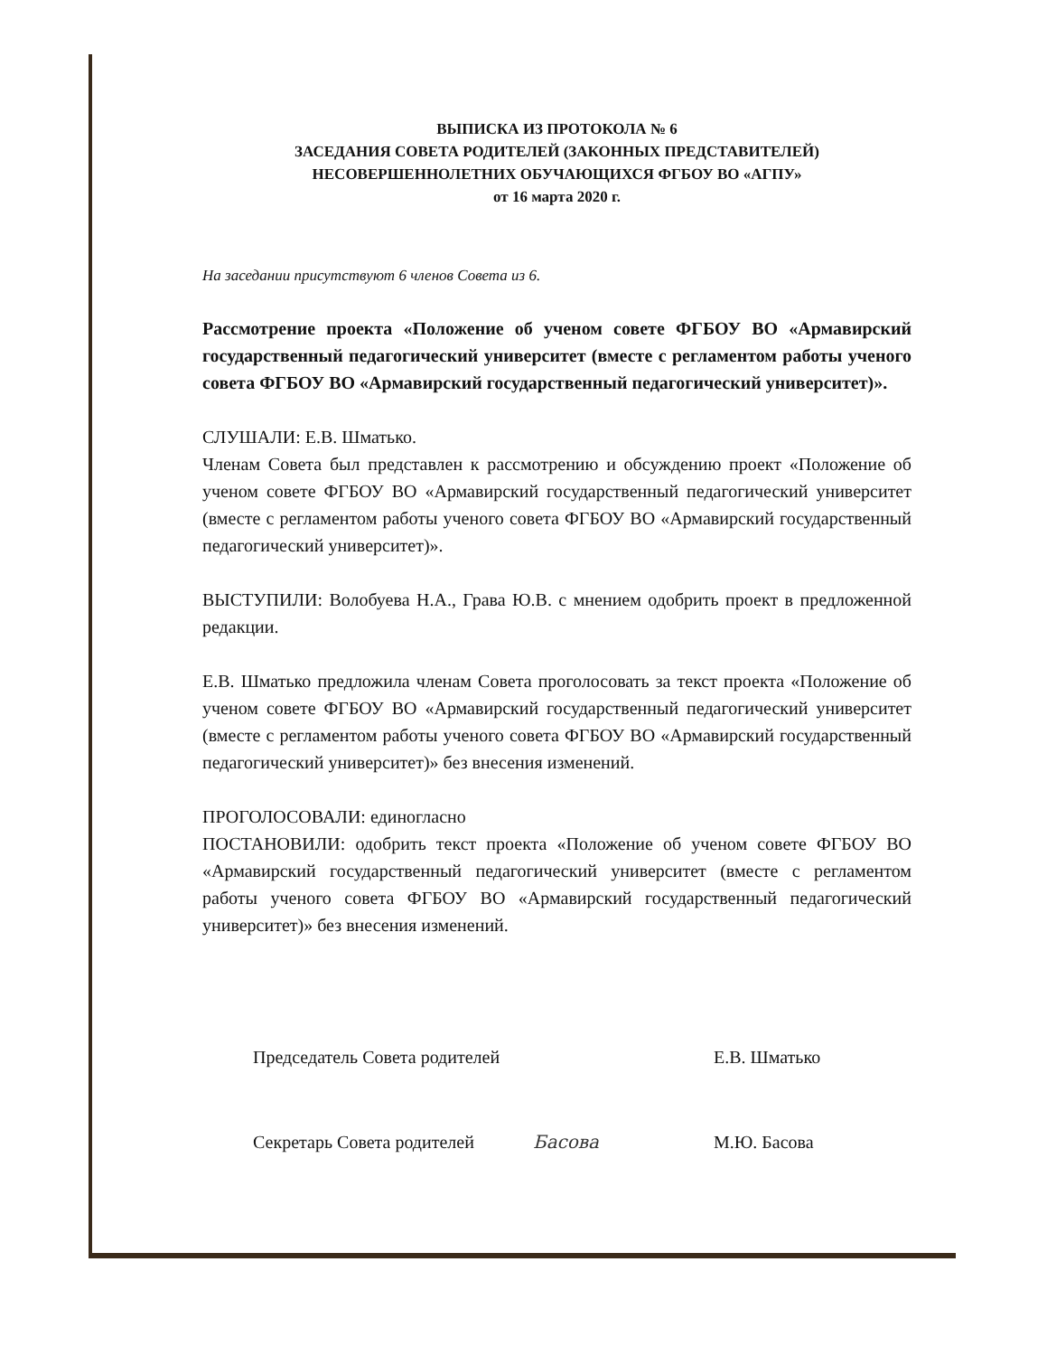ВЫПИСКА ИЗ ПРОТОКОЛА № 6
ЗАСЕДАНИЯ СОВЕТА РОДИТЕЛЕЙ (ЗАКОННЫХ ПРЕДСТАВИТЕЛЕЙ)
НЕСОВЕРШЕННОЛЕТНИХ ОБУЧАЮЩИХСЯ ФГБОУ ВО «АГПУ»
от 16 марта 2020 г.
На заседании присутствуют 6 членов Совета из 6.
Рассмотрение проекта «Положение об ученом совете ФГБОУ ВО «Армавирский государственный педагогический университет (вместе с регламентом работы ученого совета ФГБОУ ВО «Армавирский государственный педагогический университет)».
СЛУШАЛИ: Е.В. Шматько.
Членам Совета был представлен к рассмотрению и обсуждению проект «Положение об ученом совете ФГБОУ ВО «Армавирский государственный педагогический университет (вместе с регламентом работы ученого совета ФГБОУ ВО «Армавирский государственный педагогический университет)».
ВЫСТУПИЛИ: Волобуева Н.А., Грава Ю.В. с мнением одобрить проект в предложенной редакции.
Е.В. Шматько предложила членам Совета проголосовать за текст проекта «Положение об ученом совете ФГБОУ ВО «Армавирский государственный педагогический университет (вместе с регламентом работы ученого совета ФГБОУ ВО «Армавирский государственный педагогический университет)» без внесения изменений.
ПРОГОЛОСОВАЛИ: единогласно
ПОСТАНОВИЛИ: одобрить текст проекта «Положение об ученом совете ФГБОУ ВО «Армавирский государственный педагогический университет (вместе с регламентом работы ученого совета ФГБОУ ВО «Армавирский государственный педагогический университет)» без внесения изменений.
Председатель Совета родителей Е.В. Шматько
Секретарь Совета родителей Басова М.Ю. Басова